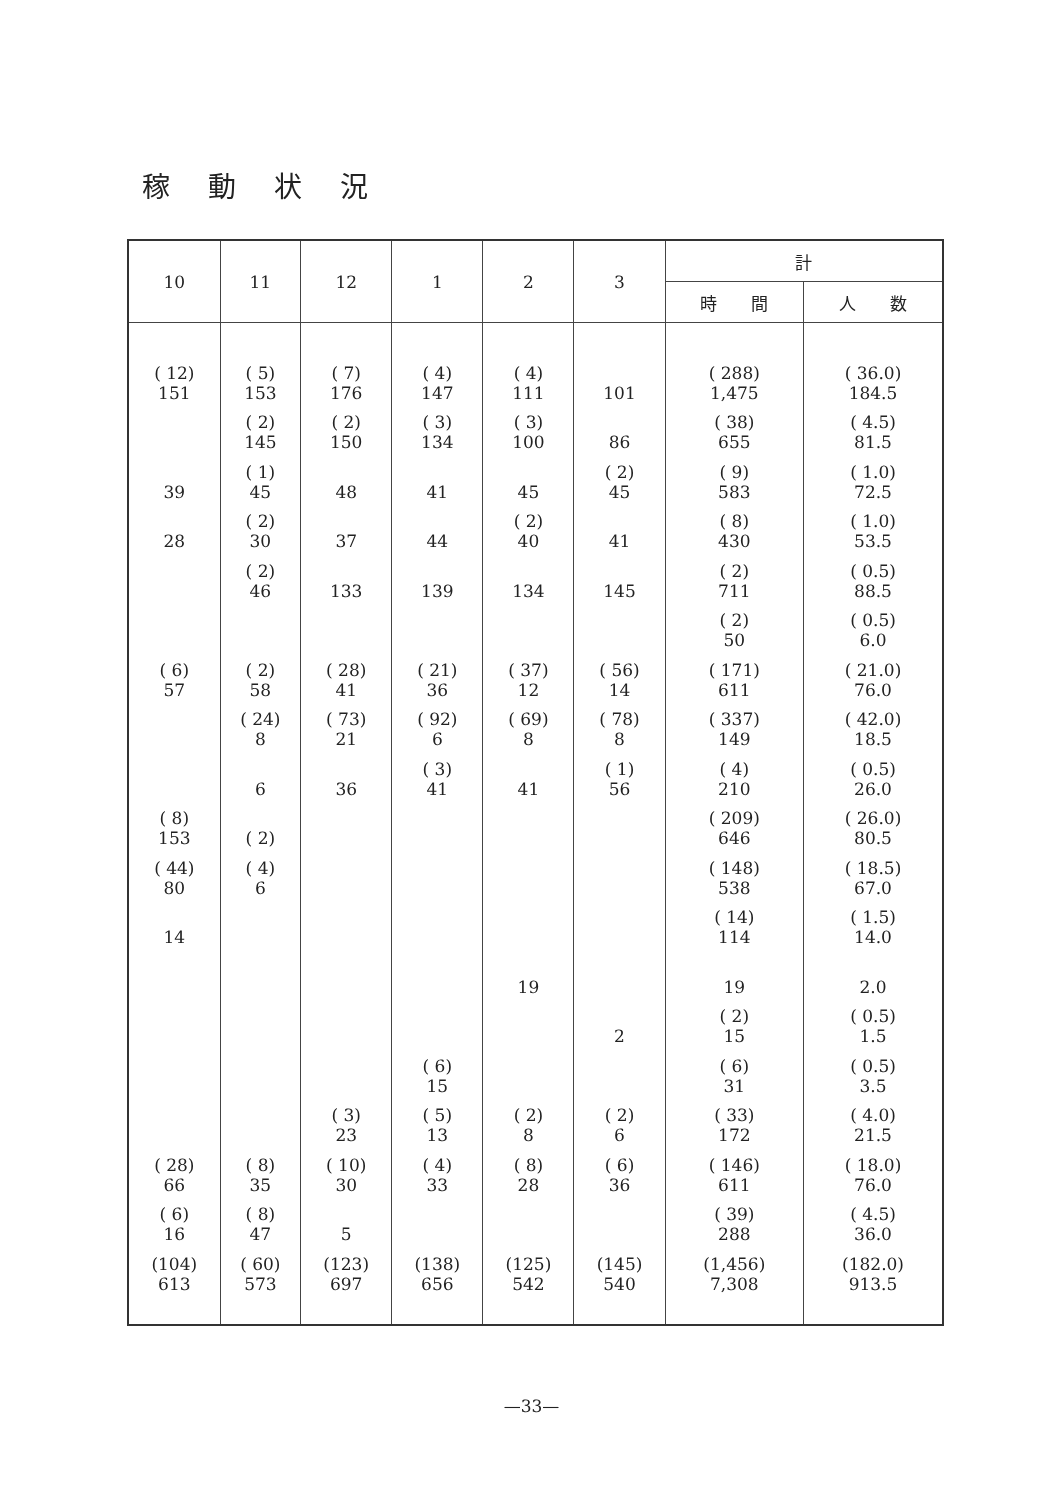稼動状況
| 10 | 11 | 12 | 1 | 2 | 3 | 計 | |
| --- | --- | --- | --- | --- | --- | --- | --- |
| | | | | | | 時 間 | 人 数 |
| ( 12) 151 | ( 5) 153 | ( 7) 176 | ( 4) 147 | ( 4) 111 | 101 | ( 288) 1,475 | ( 36.0) 184.5 |
| | ( 2) 145 | ( 2) 150 | ( 3) 134 | ( 3) 100 | 86 | ( 38) 655 | ( 4.5) 81.5 |
| 39 | ( 1) 45 | 48 | 41 | 45 | ( 2) 45 | ( 9) 583 | ( 1.0) 72.5 |
| 28 | ( 2) 30 | 37 | 44 | ( 2) 40 | 41 | ( 8) 430 | ( 1.0) 53.5 |
| | ( 2) 46 | 133 | 139 | 134 | 145 | ( 2) 711 | ( 0.5) 88.5 |
| | | | | | | ( 2) 50 | ( 0.5) 6.0 |
| ( 6) 57 | ( 2) 58 | ( 28) 41 | ( 21) 36 | ( 37) 12 | ( 56) 14 | ( 171) 611 | ( 21.0) 76.0 |
| | ( 24) 8 | ( 73) 21 | ( 92) 6 | ( 69) 8 | ( 78) 8 | ( 337) 149 | ( 42.0) 18.5 |
| | 6 | 36 | ( 3) 41 | 41 | ( 1) 56 | ( 4) 210 | ( 0.5) 26.0 |
| ( 8) 153 | ( 2) | | | | | ( 209) 646 | ( 26.0) 80.5 |
| ( 44) 80 | ( 4) 6 | | | | | ( 148) 538 | ( 18.5) 67.0 |
| 14 | | | | | | ( 14) 114 | ( 1.5) 14.0 |
| | | | | 19 | | 19 | 2.0 |
| | | | | | 2 | ( 2) 15 | ( 0.5) 1.5 |
| | | | ( 6) 15 | | | ( 6) 31 | ( 0.5) 3.5 |
| | | ( 3) 23 | ( 5) 13 | ( 2) 8 | ( 2) 6 | ( 33) 172 | ( 4.0) 21.5 |
| ( 28) 66 | ( 8) 35 | ( 10) 30 | ( 4) 33 | ( 8) 28 | ( 6) 36 | ( 146) 611 | ( 18.0) 76.0 |
| ( 6) 16 | ( 8) 47 | 5 | | | | ( 39) 288 | ( 4.5) 36.0 |
| (104) 613 | ( 60) 573 | (123) 697 | (138) 656 | (125) 542 | (145) 540 | (1,456) 7,308 | (182.0) 913.5 |
—33—